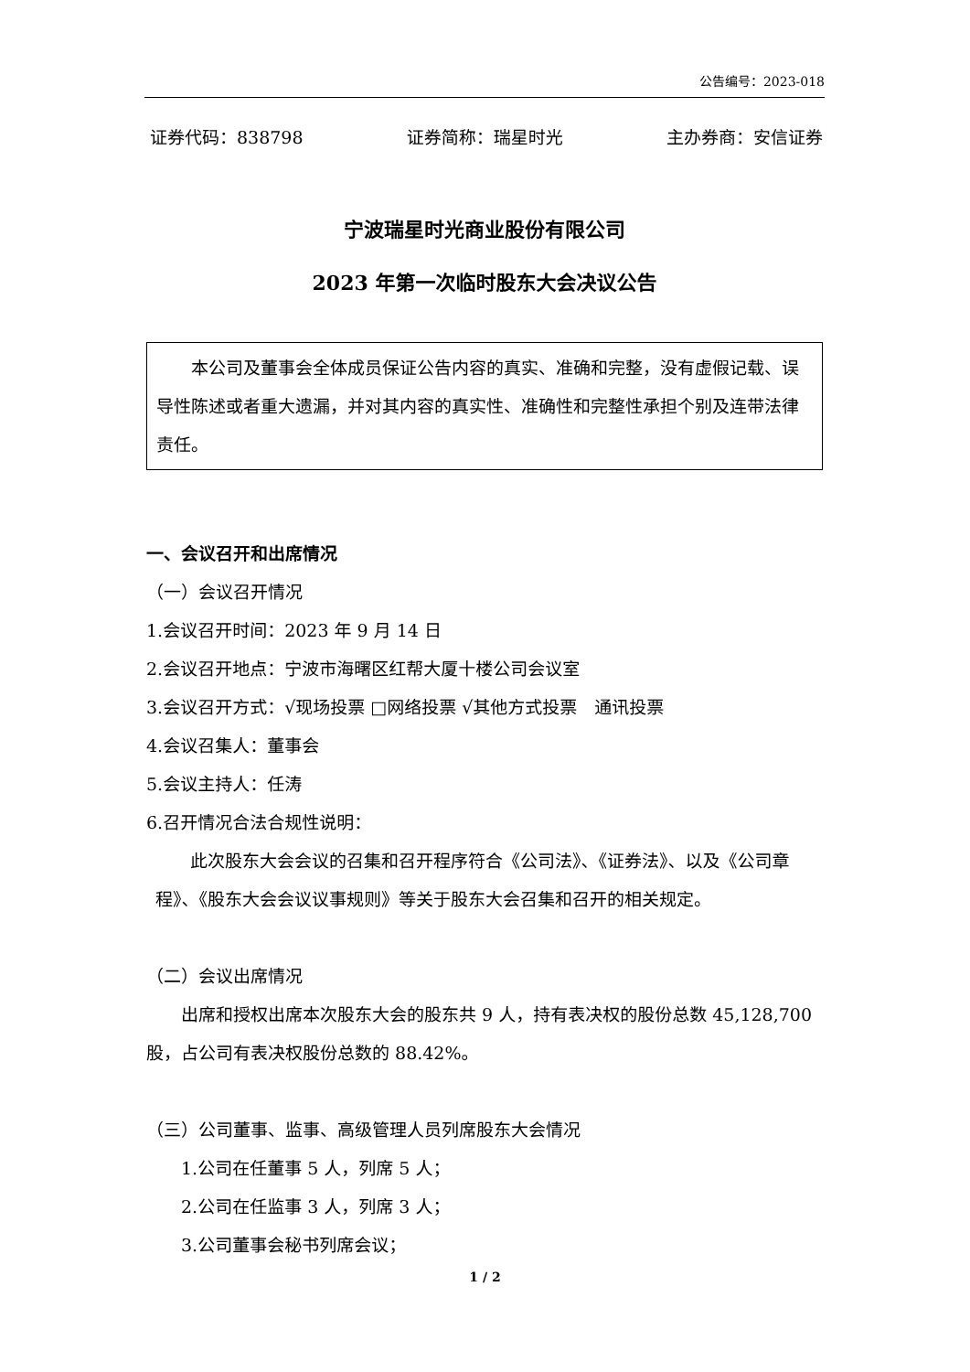公告编号：2023-018
证券代码：838798 证券简称：瑞星时光 主办券商：安信证券
宁波瑞星时光商业股份有限公司
2023 年第一次临时股东大会决议公告
本公司及董事会全体成员保证公告内容的真实、准确和完整，没有虚假记载、误导性陈述或者重大遗漏，并对其内容的真实性、准确性和完整性承担个别及连带法律责任。
一、会议召开和出席情况
（一）会议召开情况
1.会议召开时间：2023 年 9 月 14 日
2.会议召开地点：宁波市海曙区红帮大厦十楼公司会议室
3.会议召开方式：√现场投票 □网络投票 √其他方式投票　通讯投票
4.会议召集人：董事会
5.会议主持人：任涛
6.召开情况合法合规性说明：
此次股东大会会议的召集和召开程序符合《公司法》、《证券法》、以及《公司章程》、《股东大会会议议事规则》等关于股东大会召集和召开的相关规定。
（二）会议出席情况
出席和授权出席本次股东大会的股东共 9 人，持有表决权的股份总数 45,128,700 股，占公司有表决权股份总数的 88.42%。
（三）公司董事、监事、高级管理人员列席股东大会情况
1.公司在任董事 5 人，列席 5 人；
2.公司在任监事 3 人，列席 3 人；
3.公司董事会秘书列席会议；
1 / 2